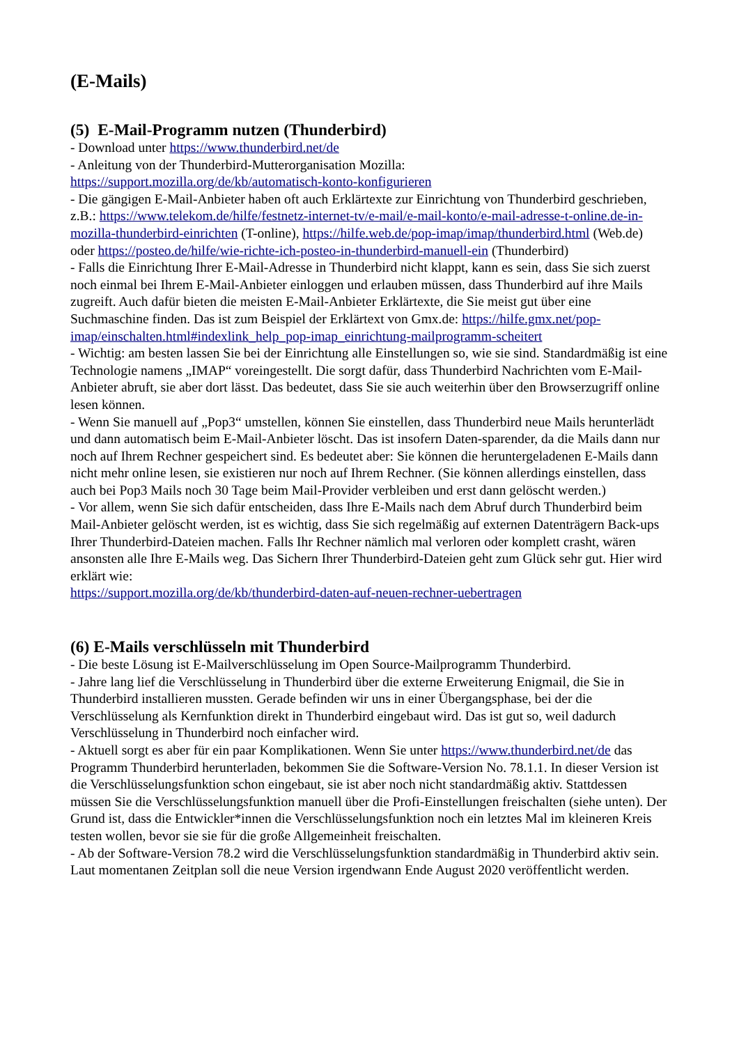(E-Mails)
(5) E-Mail-Programm nutzen (Thunderbird)
- Download unter https://www.thunderbird.net/de
- Anleitung von der Thunderbird-Mutterorganisation Mozilla:
https://support.mozilla.org/de/kb/automatisch-konto-konfigurieren
- Die gängigen E-Mail-Anbieter haben oft auch Erklärtexte zur Einrichtung von Thunderbird geschrieben, z.B.: https://www.telekom.de/hilfe/festnetz-internet-tv/e-mail/e-mail-konto/e-mail-adresse-t-online.de-in-mozilla-thunderbird-einrichten (T-online), https://hilfe.web.de/pop-imap/imap/thunderbird.html (Web.de) oder https://posteo.de/hilfe/wie-richte-ich-posteo-in-thunderbird-manuell-ein (Thunderbird)
- Falls die Einrichtung Ihrer E-Mail-Adresse in Thunderbird nicht klappt, kann es sein, dass Sie sich zuerst noch einmal bei Ihrem E-Mail-Anbieter einloggen und erlauben müssen, dass Thunderbird auf ihre Mails zugreift. Auch dafür bieten die meisten E-Mail-Anbieter Erklärtexte, die Sie meist gut über eine Suchmaschine finden. Das ist zum Beispiel der Erklärtext von Gmx.de: https://hilfe.gmx.net/pop-imap/einschalten.html#indexlink_help_pop-imap_einrichtung-mailprogramm-scheitert
- Wichtig: am besten lassen Sie bei der Einrichtung alle Einstellungen so, wie sie sind. Standardmäßig ist eine Technologie namens „IMAP“ voreingestellt. Die sorgt dafür, dass Thunderbird Nachrichten vom E-Mail-Anbieter abruft, sie aber dort lässt. Das bedeutet, dass Sie sie auch weiterhin über den Browserzugriff online lesen können.
- Wenn Sie manuell auf „Pop3“ umstellen, können Sie einstellen, dass Thunderbird neue Mails herunterlädt und dann automatisch beim E-Mail-Anbieter löscht. Das ist insofern Daten-sparender, da die Mails dann nur noch auf Ihrem Rechner gespeichert sind. Es bedeutet aber: Sie können die heruntergeladenen E-Mails dann nicht mehr online lesen, sie existieren nur noch auf Ihrem Rechner. (Sie können allerdings einstellen, dass auch bei Pop3 Mails noch 30 Tage beim Mail-Provider verbleiben und erst dann gelöscht werden.)
- Vor allem, wenn Sie sich dafür entscheiden, dass Ihre E-Mails nach dem Abruf durch Thunderbird beim Mail-Anbieter gelöscht werden, ist es wichtig, dass Sie sich regelmäßig auf externen Datenträgern Back-ups Ihrer Thunderbird-Dateien machen. Falls Ihr Rechner nämlich mal verloren oder komplett crasht, wären ansonsten alle Ihre E-Mails weg. Das Sichern Ihrer Thunderbird-Dateien geht zum Glück sehr gut. Hier wird erklärt wie:
https://support.mozilla.org/de/kb/thunderbird-daten-auf-neuen-rechner-uebertragen
(6) E-Mails verschlüsseln mit Thunderbird
- Die beste Lösung ist E-Mailverschlüsselung im Open Source-Mailprogramm Thunderbird.
- Jahre lang lief die Verschlüsselung in Thunderbird über die externe Erweiterung Enigmail, die Sie in Thunderbird installieren mussten. Gerade befinden wir uns in einer Übergangsphase, bei der die Verschlüsselung als Kernfunktion direkt in Thunderbird eingebaut wird. Das ist gut so, weil dadurch Verschlüsselung in Thunderbird noch einfacher wird.
- Aktuell sorgt es aber für ein paar Komplikationen. Wenn Sie unter https://www.thunderbird.net/de das Programm Thunderbird herunterladen, bekommen Sie die Software-Version No. 78.1.1. In dieser Version ist die Verschlüsselungsfunktion schon eingebaut, sie ist aber noch nicht standardmäßig aktiv. Stattdessen müssen Sie die Verschlüsselungsfunktion manuell über die Profi-Einstellungen freischalten (siehe unten). Der Grund ist, dass die Entwickler*innen die Verschlüsselungsfunktion noch ein letztes Mal im kleineren Kreis testen wollen, bevor sie sie für die große Allgemeinheit freischalten.
- Ab der Software-Version 78.2 wird die Verschlüsselungsfunktion standardmäßig in Thunderbird aktiv sein. Laut momentanen Zeitplan soll die neue Version irgendwann Ende August 2020 veröffentlicht werden.